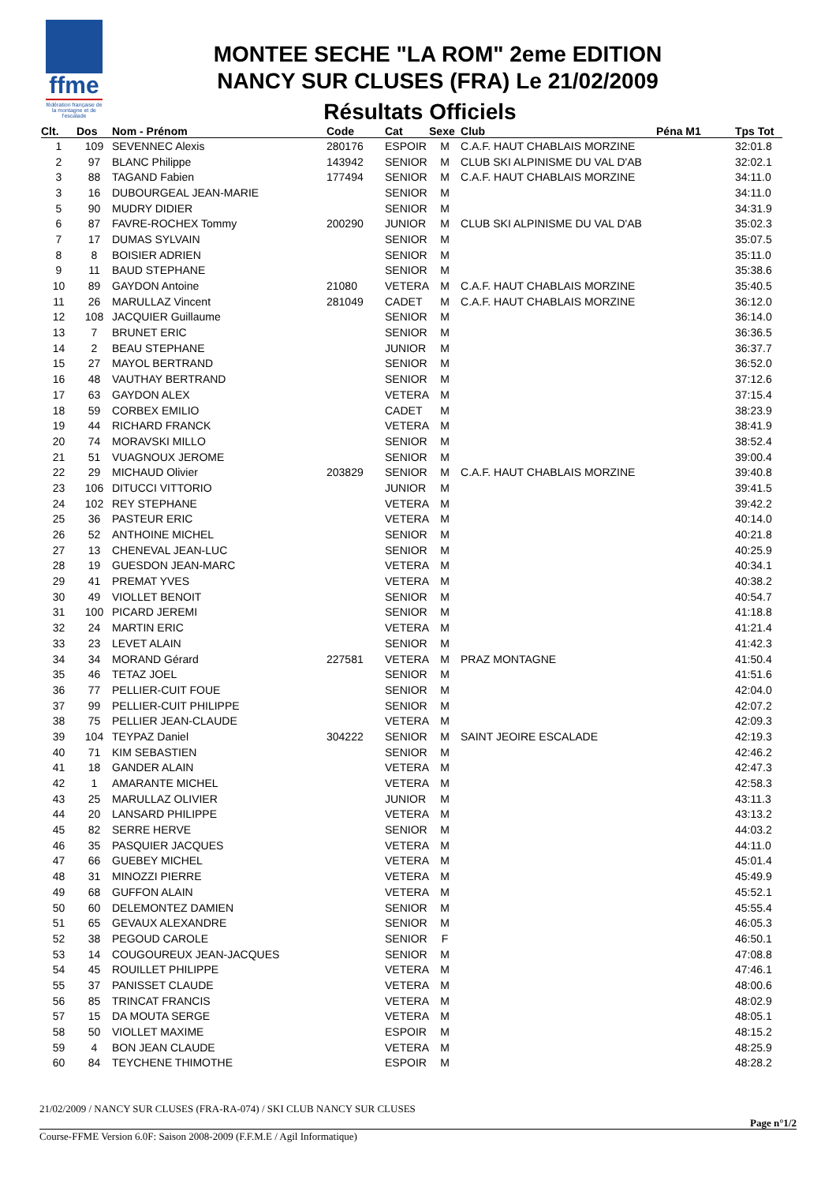ffme
fédération française de la montagne et de l'escalade
MONTEE SECHE "LA ROM" 2eme EDITION
NANCY SUR CLUSES (FRA) Le 21/02/2009
Résultats Officiels
| Clt. | Dos | Nom - Prénom | Code | Cat | Sexe | Club | Péna M1 | Tps Tot |
| --- | --- | --- | --- | --- | --- | --- | --- | --- |
| 1 | 109 | SEVENNEC Alexis | 280176 | ESPOIR | M | C.A.F. HAUT CHABLAIS MORZINE | | 32:01.8 |
| 2 | 97 | BLANC Philippe | 143942 | SENIOR | M | CLUB SKI ALPINISME DU VAL D'AB | | 32:02.1 |
| 3 | 88 | TAGAND Fabien | 177494 | SENIOR | M | C.A.F. HAUT CHABLAIS MORZINE | | 34:11.0 |
| 3 | 16 | DUBOURGEAL JEAN-MARIE | | SENIOR | M | | | 34:11.0 |
| 5 | 90 | MUDRY DIDIER | | SENIOR | M | | | 34:31.9 |
| 6 | 87 | FAVRE-ROCHEX Tommy | 200290 | JUNIOR | M | CLUB SKI ALPINISME DU VAL D'AB | | 35:02.3 |
| 7 | 17 | DUMAS SYLVAIN | | SENIOR | M | | | 35:07.5 |
| 8 | 8 | BOISIER ADRIEN | | SENIOR | M | | | 35:11.0 |
| 9 | 11 | BAUD STEPHANE | | SENIOR | M | | | 35:38.6 |
| 10 | 89 | GAYDON Antoine | 21080 | VETERA | M | C.A.F. HAUT CHABLAIS MORZINE | | 35:40.5 |
| 11 | 26 | MARULLAZ Vincent | 281049 | CADET | M | C.A.F. HAUT CHABLAIS MORZINE | | 36:12.0 |
| 12 | 108 | JACQUIER Guillaume | | SENIOR | M | | | 36:14.0 |
| 13 | 7 | BRUNET ERIC | | SENIOR | M | | | 36:36.5 |
| 14 | 2 | BEAU STEPHANE | | JUNIOR | M | | | 36:37.7 |
| 15 | 27 | MAYOL BERTRAND | | SENIOR | M | | | 36:52.0 |
| 16 | 48 | VAUTHAY BERTRAND | | SENIOR | M | | | 37:12.6 |
| 17 | 63 | GAYDON ALEX | | VETERA | M | | | 37:15.4 |
| 18 | 59 | CORBEX EMILIO | | CADET | M | | | 38:23.9 |
| 19 | 44 | RICHARD FRANCK | | VETERA | M | | | 38:41.9 |
| 20 | 74 | MORAVSKI MILLO | | SENIOR | M | | | 38:52.4 |
| 21 | 51 | VUAGNOUX JEROME | | SENIOR | M | | | 39:00.4 |
| 22 | 29 | MICHAUD Olivier | 203829 | SENIOR | M | C.A.F. HAUT CHABLAIS MORZINE | | 39:40.8 |
| 23 | 106 | DITUCCI VITTORIO | | JUNIOR | M | | | 39:41.5 |
| 24 | 102 | REY STEPHANE | | VETERA | M | | | 39:42.2 |
| 25 | 36 | PASTEUR ERIC | | VETERA | M | | | 40:14.0 |
| 26 | 52 | ANTHOINE MICHEL | | SENIOR | M | | | 40:21.8 |
| 27 | 13 | CHENEVAL JEAN-LUC | | SENIOR | M | | | 40:25.9 |
| 28 | 19 | GUESDON JEAN-MARC | | VETERA | M | | | 40:34.1 |
| 29 | 41 | PREMAT YVES | | VETERA | M | | | 40:38.2 |
| 30 | 49 | VIOLLET BENOIT | | SENIOR | M | | | 40:54.7 |
| 31 | 100 | PICARD JEREMI | | SENIOR | M | | | 41:18.8 |
| 32 | 24 | MARTIN ERIC | | VETERA | M | | | 41:21.4 |
| 33 | 23 | LEVET ALAIN | | SENIOR | M | | | 41:42.3 |
| 34 | 34 | MORAND Gérard | 227581 | VETERA | M | PRAZ MONTAGNE | | 41:50.4 |
| 35 | 46 | TETAZ JOEL | | SENIOR | M | | | 41:51.6 |
| 36 | 77 | PELLIER-CUIT FOUE | | SENIOR | M | | | 42:04.0 |
| 37 | 99 | PELLIER-CUIT PHILIPPE | | SENIOR | M | | | 42:07.2 |
| 38 | 75 | PELLIER JEAN-CLAUDE | | VETERA | M | | | 42:09.3 |
| 39 | 104 | TEYPAZ Daniel | 304222 | SENIOR | M | SAINT JEOIRE ESCALADE | | 42:19.3 |
| 40 | 71 | KIM SEBASTIEN | | SENIOR | M | | | 42:46.2 |
| 41 | 18 | GANDER ALAIN | | VETERA | M | | | 42:47.3 |
| 42 | 1 | AMARANTE MICHEL | | VETERA | M | | | 42:58.3 |
| 43 | 25 | MARULLAZ OLIVIER | | JUNIOR | M | | | 43:11.3 |
| 44 | 20 | LANSARD PHILIPPE | | VETERA | M | | | 43:13.2 |
| 45 | 82 | SERRE HERVE | | SENIOR | M | | | 44:03.2 |
| 46 | 35 | PASQUIER JACQUES | | VETERA | M | | | 44:11.0 |
| 47 | 66 | GUEBEY MICHEL | | VETERA | M | | | 45:01.4 |
| 48 | 31 | MINOZZI PIERRE | | VETERA | M | | | 45:49.9 |
| 49 | 68 | GUFFON ALAIN | | VETERA | M | | | 45:52.1 |
| 50 | 60 | DELEMONTEZ DAMIEN | | SENIOR | M | | | 45:55.4 |
| 51 | 65 | GEVAUX ALEXANDRE | | SENIOR | M | | | 46:05.3 |
| 52 | 38 | PEGOUD CAROLE | | SENIOR | F | | | 46:50.1 |
| 53 | 14 | COUGOUREUX JEAN-JACQUES | | SENIOR | M | | | 47:08.8 |
| 54 | 45 | ROUILLET PHILIPPE | | VETERA | M | | | 47:46.1 |
| 55 | 37 | PANISSET CLAUDE | | VETERA | M | | | 48:00.6 |
| 56 | 85 | TRINCAT FRANCIS | | VETERA | M | | | 48:02.9 |
| 57 | 15 | DA MOUTA SERGE | | VETERA | M | | | 48:05.1 |
| 58 | 50 | VIOLLET MAXIME | | ESPOIR | M | | | 48:15.2 |
| 59 | 4 | BON JEAN CLAUDE | | VETERA | M | | | 48:25.9 |
| 60 | 84 | TEYCHENE THIMOTHE | | ESPOIR | M | | | 48:28.2 |
21/02/2009 / NANCY SUR CLUSES (FRA-RA-074) / SKI CLUB NANCY SUR CLUSES
Page n°1/2
Course-FFME Version 6.0F: Saison 2008-2009 (F.F.M.E / Agil Informatique)